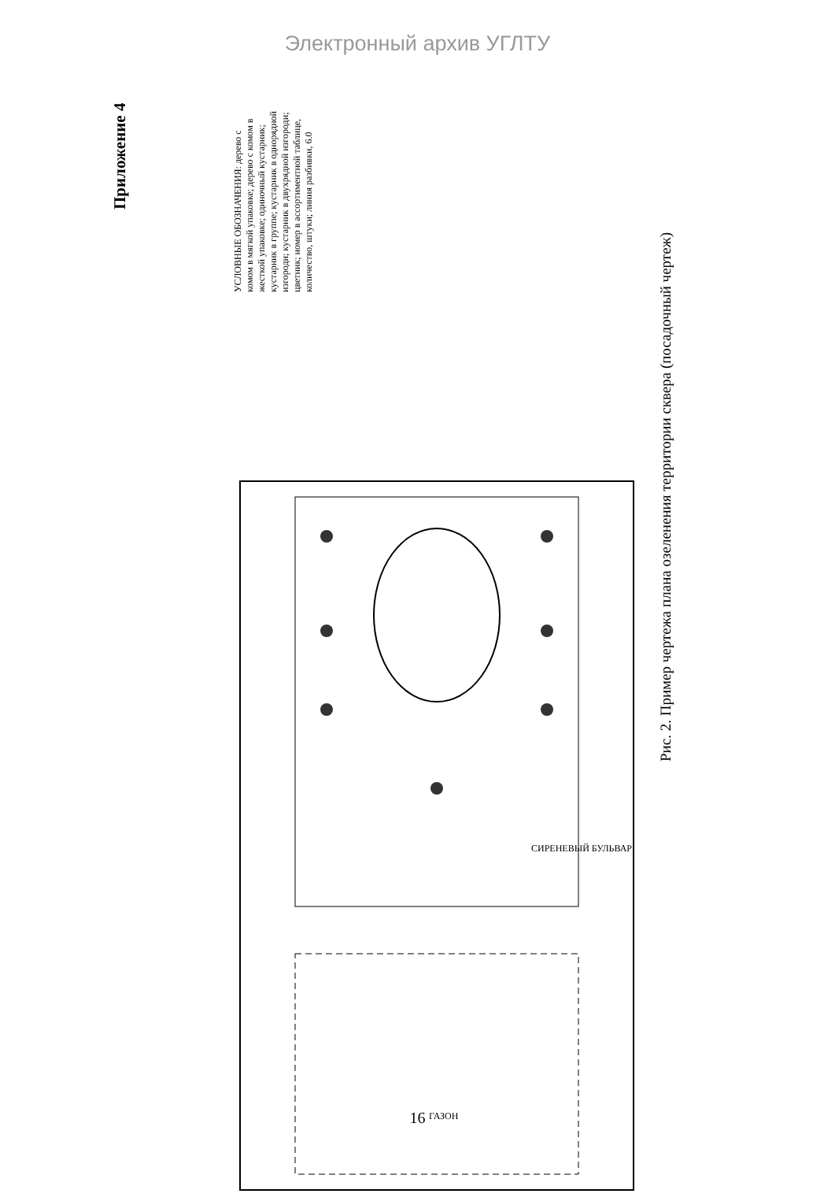Электронный архив УГЛТУ
Приложение 4
УСЛОВНЫЕ ОБОЗНАЧЕНИЯ: дерево с комом в мягкой упаковке; дерево с комом в жесткой упаковке; одиночный кустарник; кустарник в группе; кустарник в однорядной изгороди; кустарник в двухрядной изгороди; цветник; номер в ассортиментной таблице, количество, штуки; линия разбивки, 6.0
ГАЗОН
СИРЕНЕВЫЙ БУЛЬВАР
Рис. 2. Пример чертежа плана озеленения территории сквера (посадочный чертеж)
16